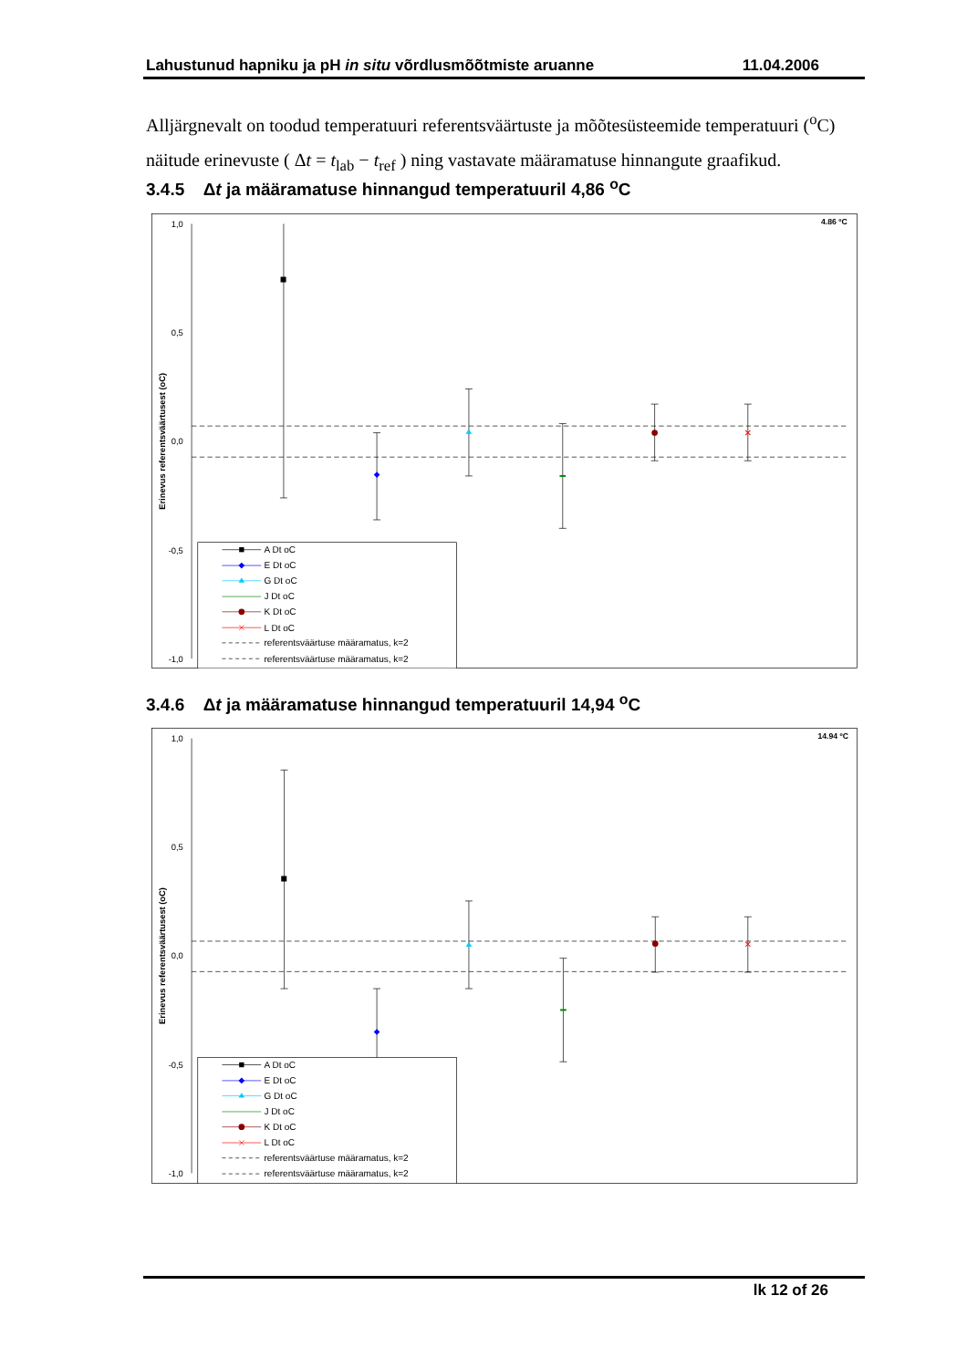Lahustunud hapniku ja pH in situ võrdlusmõõtmiste aruanne 11.04.2006
Alljärgnevalt on toodud temperatuuri referentsväärtuste ja mõõtesüsteemide temperatuuri (<sup>o</sup>C) näitude erinevuste ( Δt = t<sub>lab</sub> − t<sub>ref</sub> ) ning vastavate määramatuse hinnangute graafikud.
3.4.5 Δt ja määramatuse hinnangud temperatuuril 4,86 <sup>o</sup>C
1,0
0,5
0,0
-0,5
-1,0
Erinevus referentsväärtusest (oC)
4.86 ºC
A Dt oC
E Dt oC
G Dt oC
J Dt oC
K Dt oC
L Dt oC
referentsväärtuse määramatus, k=2
referentsväärtuse määramatus, k=2
3.4.6 Δt ja määramatuse hinnangud temperatuuril 14,94 <sup>o</sup>C
1,0
0,5
0,0
-0,5
-1,0
Erinevus referentsväärtusest (oC)
14.94 ºC
A Dt oC
E Dt oC
G Dt oC
J Dt oC
K Dt oC
L Dt oC
referentsväärtuse määramatus, k=2
referentsväärtuse määramatus, k=2
lk 12 of 26